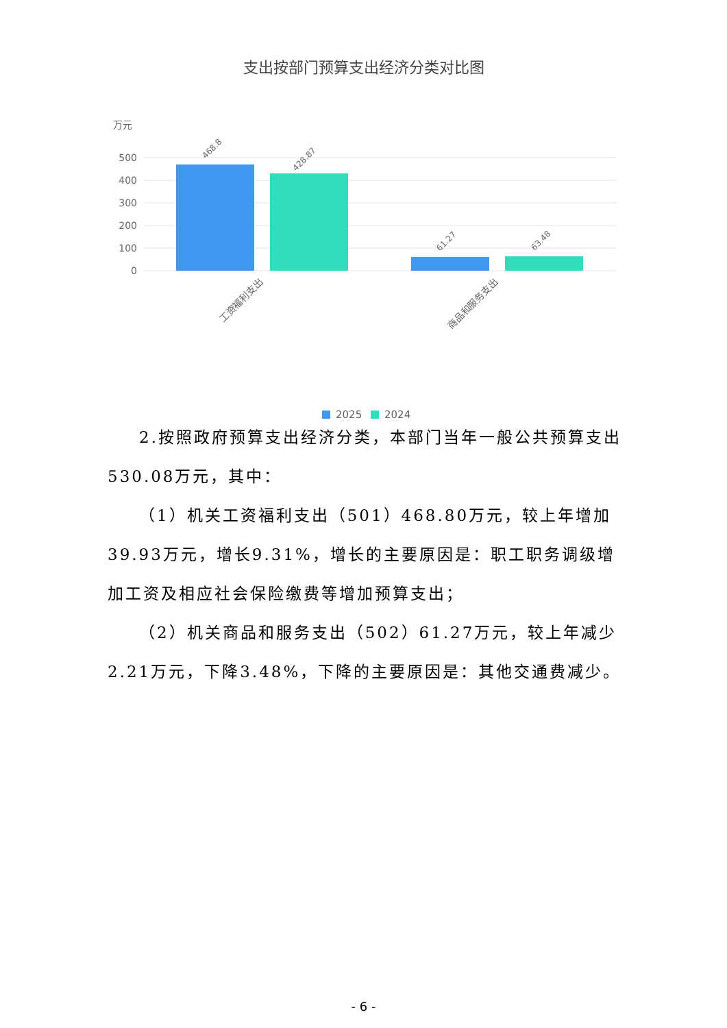支出按部门预算支出经济分类对比图
万元
500
400
300
200
100
0
468.8
428.87
61.27
63.48
工资福利支出
商品和服务支出
2025
2024
2.按照政府预算支出经济分类，本部门当年一般公共预算支出530.08万元，其中：
（1）机关工资福利支出（501）468.80万元，较上年增加39.93万元，增长9.31%，增长的主要原因是：职工职务调级增加工资及相应社会保险缴费等增加预算支出；
（2）机关商品和服务支出（502）61.27万元，较上年减少2.21万元，下降3.48%，下降的主要原因是：其他交通费减少。
- 6 -